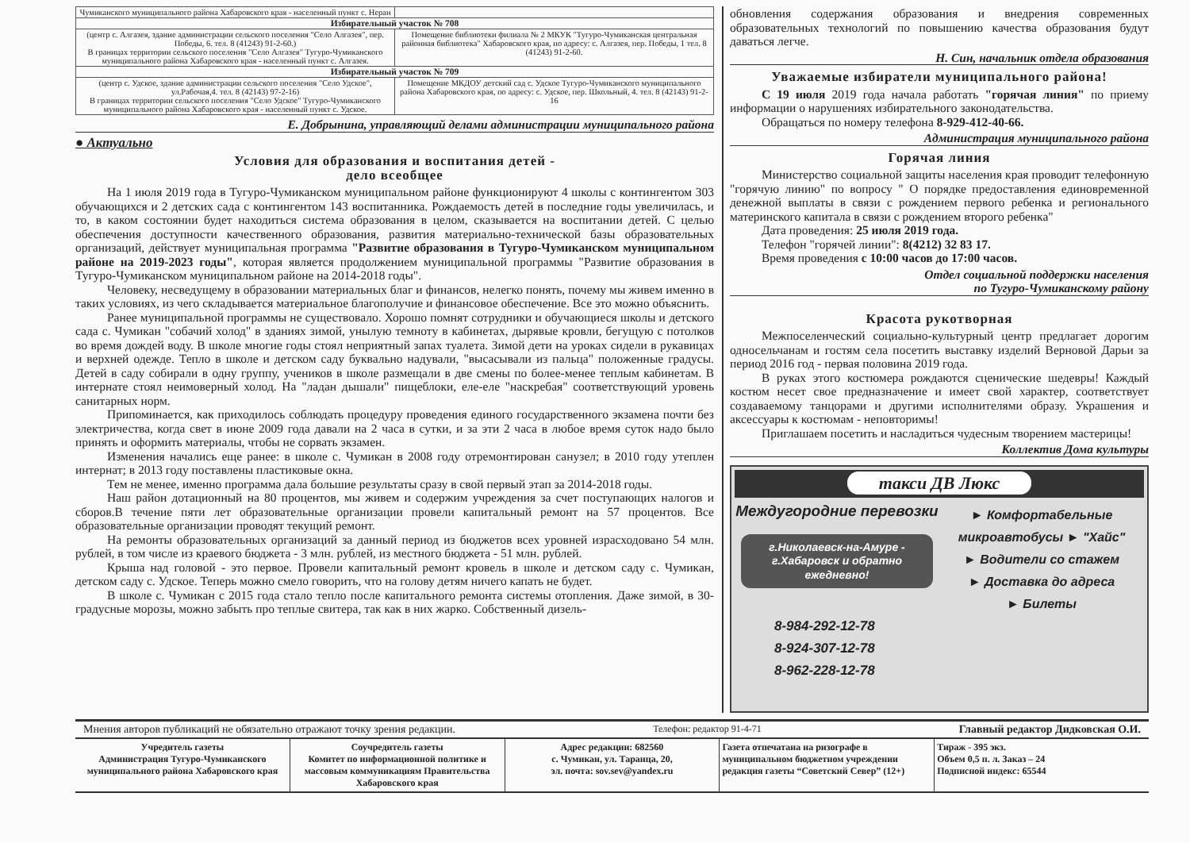| Чумиканского муниципального района Хабаровского края - населенный пункт с. Неран | |
| Избирательный участок № 708 | |
| (центр с. Алгазея, здание администрации сельского поселения "Село Алгазея", пер. Победы, 6. тел. 8 (41243) 91-2-60.) В границах территории сельского поселения "Село Алгазея" Тугуро-Чумиканского муниципального района Хабаровского края - населенный пункт с. Алгазея. | Помещение библиотеки филиала № 2 МКУК "Тугуро-Чумиканская центральная районная библиотека" Хабаровского края, по адресу: с. Алгазея, пер. Победы, 1 тел. 8 (41243) 91-2-60. |
| Избирательный участок № 709 | |
| (центр с. Удское, здание администрации сельского поселения "Село Удское", ул.Рабочая,4. тел. 8 (42143) 97-2-16) В границах территории сельского поселения "Село Удское" Тугуро-Чумиканского муниципального района Хабаровского края - населенный пункт с. Удское. | Помещение МКДОУ детский сад с. Удское Тугуро-Чумиканского муниципального района Хабаровского края, по адресу: с. Удское, пер. Школьный, 4. тел. 8 (42143) 91-2-16 |
Е. Добрынина, управляющий делами администрации муниципального района
● Актуально
Условия для образования и воспитания детей -
дело всеобщее
На 1 июля 2019 года в Тугуро-Чумиканском муниципальном районе функционируют 4 школы с контингентом 303 обучающихся и 2 детских сада с контингентом 143 воспитанника. Рождаемость детей в последние годы увеличилась, и то, в каком состоянии будет находиться система образования в целом, сказывается на воспитании детей. С целью обеспечения доступности качественного образования, развития материально-технической базы образовательных организаций, действует муниципальная программа "Развитие образования в Тугуро-Чумиканском муниципальном районе на 2019-2023 годы", которая является продолжением муниципальной программы "Развитие образования в Тугуро-Чумиканском муниципальном районе на 2014-2018 годы".
Человеку, несведущему в образовании материальных благ и финансов, нелегко понять, почему мы живем именно в таких условиях, из чего складывается материальное благополучие и финансовое обеспечение. Все это можно объяснить.
Ранее муниципальной программы не существовало. Хорошо помнят сотрудники и обучающиеся школы и детского сада с. Чумикан "собачий холод" в зданиях зимой, унылую темноту в кабинетах, дырявые кровли, бегущую с потолков во время дождей воду. В школе многие годы стоял неприятный запах туалета. Зимой дети на уроках сидели в рукавицах и верхней одежде. Тепло в школе и детском саду буквально надували, "высасывали из пальца" положенные градусы. Детей в саду собирали в одну группу, учеников в школе размещали в две смены по более-менее теплым кабинетам. В интернате стоял неимоверный холод. На "ладан дышали" пищеблоки, еле-еле "наскребая" соответствующий уровень санитарных норм.
Припоминается, как приходилось соблюдать процедуру проведения единого государственного экзамена почти без электричества, когда свет в июне 2009 года давали на 2 часа в сутки, и за эти 2 часа в любое время суток надо было принять и оформить материалы, чтобы не сорвать экзамен.
Изменения начались еще ранее: в школе с. Чумикан в 2008 году отремонтирован санузел; в 2010 году утеплен интернат; в 2013 году поставлены пластиковые окна.
Тем не менее, именно программа дала большие результаты сразу в свой первый этап за 2014-2018 годы.
Наш район дотационный на 80 процентов, мы живем и содержим учреждения за счет поступающих налогов и сборов.В течение пяти лет образовательные организации провели капитальный ремонт на 57 процентов. Все образовательные организации проводят текущий ремонт.
На ремонты образовательных организаций за данный период из бюджетов всех уровней израсходовано 54 млн. рублей, в том числе из краевого бюджета - 3 млн. рублей, из местного бюджета - 51 млн. рублей.
Крыша над головой - это первое. Провели капитальный ремонт кровель в школе и детском саду с. Чумикан, детском саду с. Удское. Теперь можно смело говорить, что на голову детям ничего капать не будет.
В школе с. Чумикан с 2015 года стало тепло после капитального ремонта системы отопления. Даже зимой, в 30-градусные морозы, можно забыть про теплые свитера, так как в них жарко. Собственный дизель-
обновления содержания образования и внедрения современных образовательных технологий по повышению качества образования будут даваться легче.
Н. Син, начальник отдела образования
Уважаемые избиратели муниципального района!
С 19 июля 2019 года начала работать "горячая линия" по приему информации о нарушениях избирательного законодательства.
Обращаться по номеру телефона 8-929-412-40-66.
Администрация муниципального района
Горячая линия
Министерство социальной защиты населения края проводит телефонную "горячую линию" по вопросу " О порядке предоставления единовременной денежной выплаты в связи с рождением первого ребенка и регионального материнского капитала в связи с рождением второго ребенка"
Дата проведения: 25 июля 2019 года.
Телефон "горячей линии": 8(4212) 32 83 17.
Время проведения с 10:00 часов до 17:00 часов.
Отдел социальной поддержки населения
по Тугуро-Чумиканскому району
Красота рукотворная
Межпоселенческий социально-культурный центр предлагает дорогим односельчанам и гостям села посетить выставку изделий Верновой Дарьи за период 2016 год - первая половина 2019 года.
В руках этого костюмера рождаются сценические шедевры! Каждый костюм несет свое предназначение и имеет свой характер, соответствует создаваемому танцорами и другими исполнителями образу. Украшения и аксессуары к костюмам - неповторимы!
Приглашаем посетить и насладиться чудесным творением мастерицы!
Коллектив Дома культуры
такси ДВ Люкс
Междугородние перевозки
г.Николаевск-на-Амуре - г.Хабаровск и обратно ежедневно!
► Комфортабельные микроавтобусы ► "Хайс"
► Водители со стажем
► Доставка до адреса
► Билеты
8-984-292-12-78
8-924-307-12-78
8-962-228-12-78
Мнения авторов публикаций не обязательно отражают точку зрения редакции. Телефон: редактор 91-4-71 Главный редактор Дидковская О.И.
Учредитель газеты
Администрация Тугуро-Чумиканского муниципального района Хабаровского края
Соучредитель газеты
Комитет по информационной политике и массовым коммуникациям Правительства Хабаровского края
Адрес редакции: 682560
с. Чумикан, ул. Таранца, 20,
эл. почта: sov.sev@yandex.ru
Газета отпечатана на ризографе в муниципальном бюджетном учреждении редакция газеты “Советский Север” (12+)
Тираж - 395 экз.
Объем 0,5 п. л. Заказ – 24
Подписной индекс: 65544